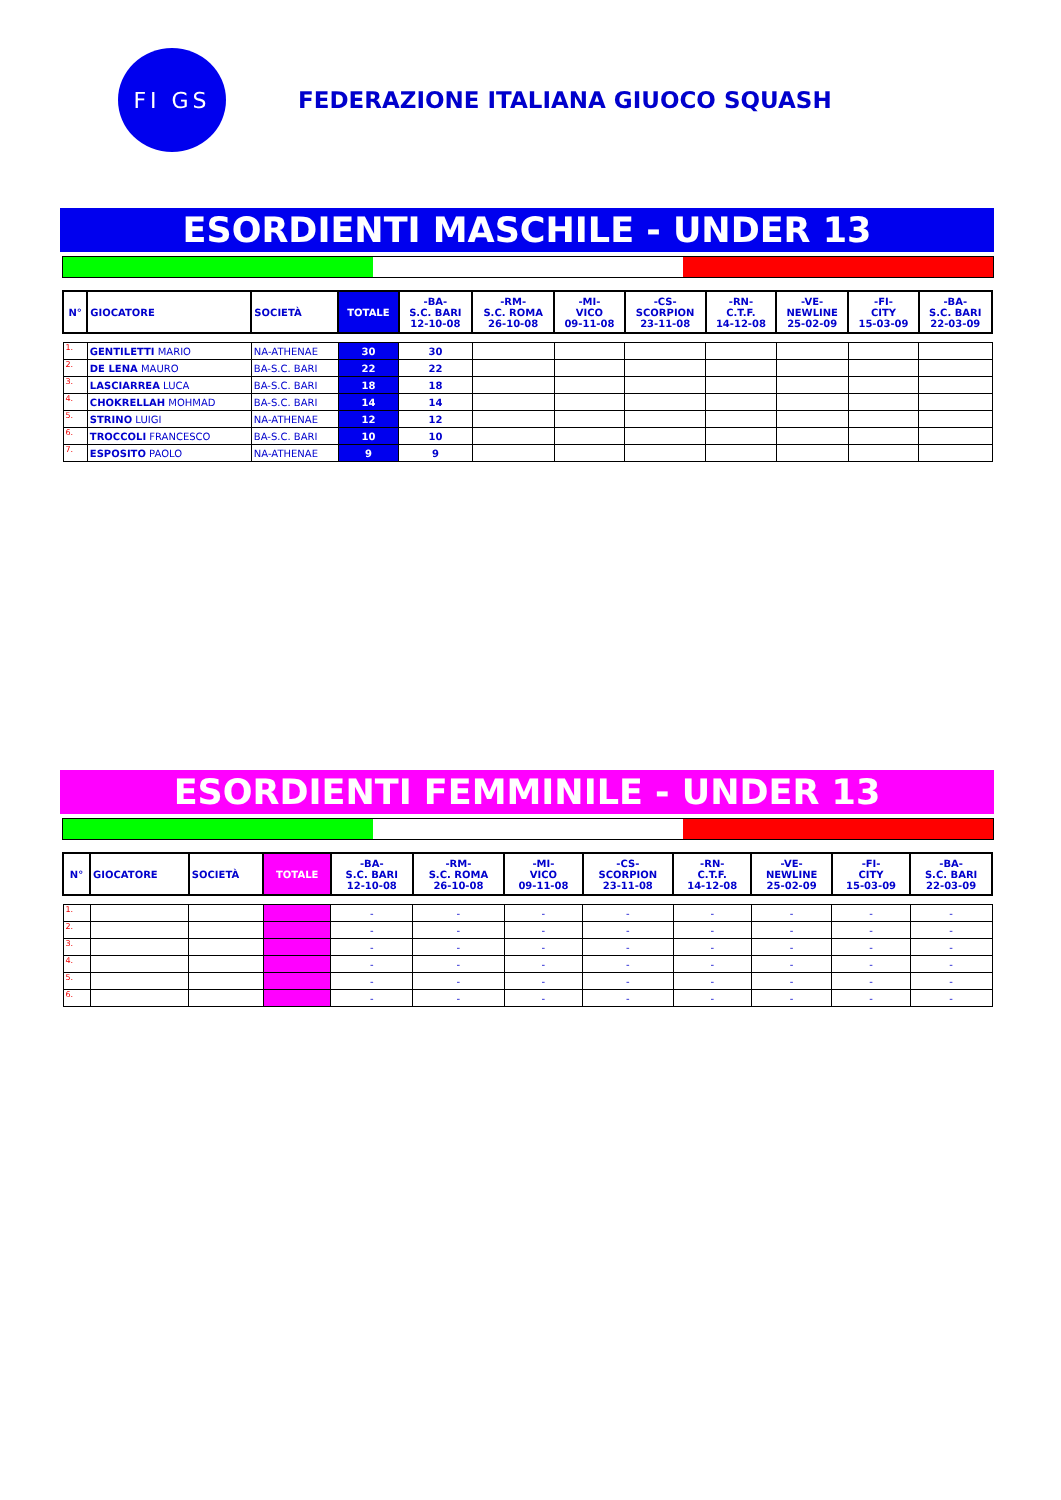FI GS
FEDERAZIONE ITALIANA GIUOCO SQUASH
ESORDIENTI MASCHILE - UNDER 13
| N° | GIOCATORE | SOCIETÀ | TOTALE | -BA- S.C. BARI 12-10-08 | -RM- S.C. ROMA 26-10-08 | -MI- VICO 09-11-08 | -CS- SCORPION 23-11-08 | -RN- C.T.F. 14-12-08 | -VE- NEWLINE 25-02-09 | -FI- CITY 15-03-09 | -BA- S.C. BARI 22-03-09 |
| --- | --- | --- | --- | --- | --- | --- | --- | --- | --- | --- | --- |
| 1. | GENTILETTI MARIO | NA-ATHENAE | 30 | 30 | | | | | | | |
| 2. | DE LENA MAURO | BA-S.C. BARI | 22 | 22 | | | | | | | |
| 3. | LASCIARREA LUCA | BA-S.C. BARI | 18 | 18 | | | | | | | |
| 4. | CHOKRELLAH MOHMAD | BA-S.C. BARI | 14 | 14 | | | | | | | |
| 5. | STRINO LUIGI | NA-ATHENAE | 12 | 12 | | | | | | | |
| 6. | TROCCOLI FRANCESCO | BA-S.C. BARI | 10 | 10 | | | | | | | |
| 7. | ESPOSITO PAOLO | NA-ATHENAE | 9 | 9 | | | | | | | |
ESORDIENTI FEMMINILE - UNDER 13
| N° | GIOCATORE | SOCIETÀ | TOTALE | -BA- S.C. BARI 12-10-08 | -RM- S.C. ROMA 26-10-08 | -MI- VICO 09-11-08 | -CS- SCORPION 23-11-08 | -RN- C.T.F. 14-12-08 | -VE- NEWLINE 25-02-09 | -FI- CITY 15-03-09 | -BA- S.C. BARI 22-03-09 |
| --- | --- | --- | --- | --- | --- | --- | --- | --- | --- | --- | --- |
| 1. | | | | - | - | - | - | - | - | - | - |
| 2. | | | | - | - | - | - | - | - | - | - |
| 3. | | | | - | - | - | - | - | - | - | - |
| 4. | | | | - | - | - | - | - | - | - | - |
| 5. | | | | - | - | - | - | - | - | - | - |
| 6. | | | | - | - | - | - | - | - | - | - |